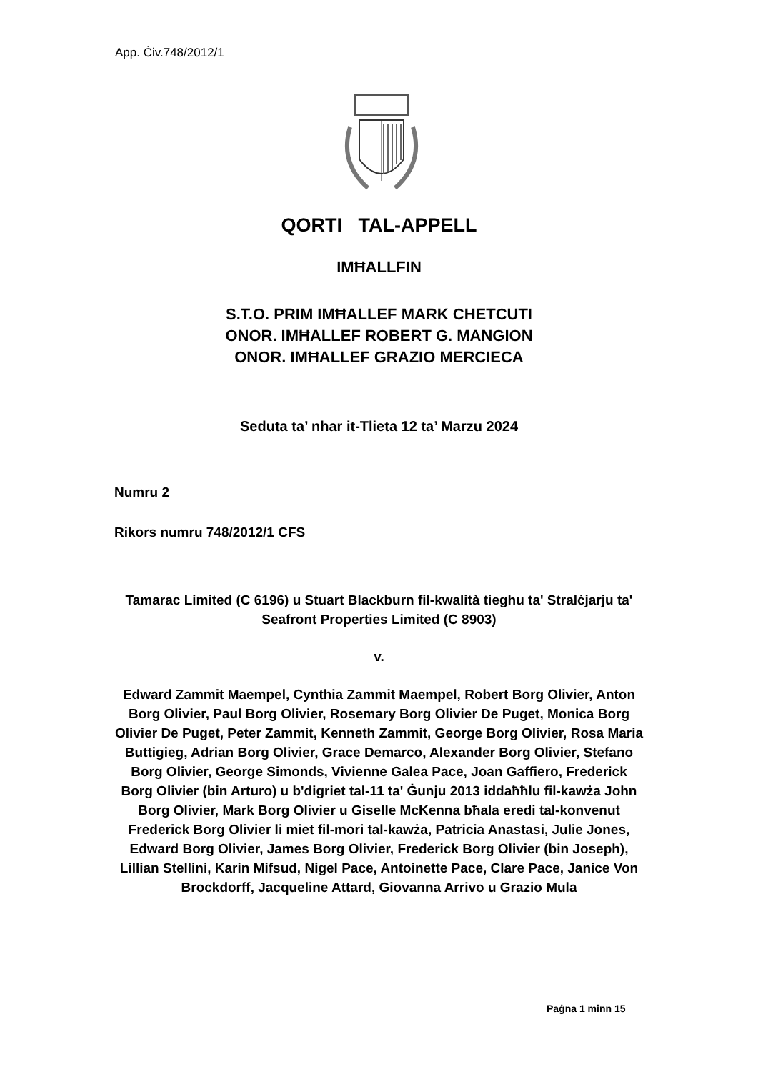App. Ċiv.748/2012/1
QORTI TAL-APPELL
IMĦALLFIN
S.T.O. PRIM IMĦALLEF MARK CHETCUTI
ONOR. IMĦALLEF ROBERT G. MANGION
ONOR. IMĦALLEF GRAZIO MERCIECA
Seduta ta’ nhar it-Tlieta 12 ta’ Marzu 2024
Numru 2
Rikors numru 748/2012/1 CFS
Tamarac Limited (C 6196) u Stuart Blackburn fil-kwalità tieghu ta' Stralċjarju ta' Seafront Properties Limited (C 8903)
v.
Edward Zammit Maempel, Cynthia Zammit Maempel, Robert Borg Olivier, Anton Borg Olivier, Paul Borg Olivier, Rosemary Borg Olivier De Puget, Monica Borg Olivier De Puget, Peter Zammit, Kenneth Zammit, George Borg Olivier, Rosa Maria Buttigieg, Adrian Borg Olivier, Grace Demarco, Alexander Borg Olivier, Stefano Borg Olivier, George Simonds, Vivienne Galea Pace, Joan Gaffiero, Frederick Borg Olivier (bin Arturo) u b'digriet tal-11 ta' Ġunju 2013 iddaħħlu fil-kawża John Borg Olivier, Mark Borg Olivier u Giselle McKenna bħala eredi tal-konvenut Frederick Borg Olivier li miet fil-mori tal-kawża, Patricia Anastasi, Julie Jones, Edward Borg Olivier, James Borg Olivier, Frederick Borg Olivier (bin Joseph), Lillian Stellini, Karin Mifsud, Nigel Pace, Antoinette Pace, Clare Pace, Janice Von Brockdorff, Jacqueline Attard, Giovanna Arrivo u Grazio Mula
Paġna 1 minn 15